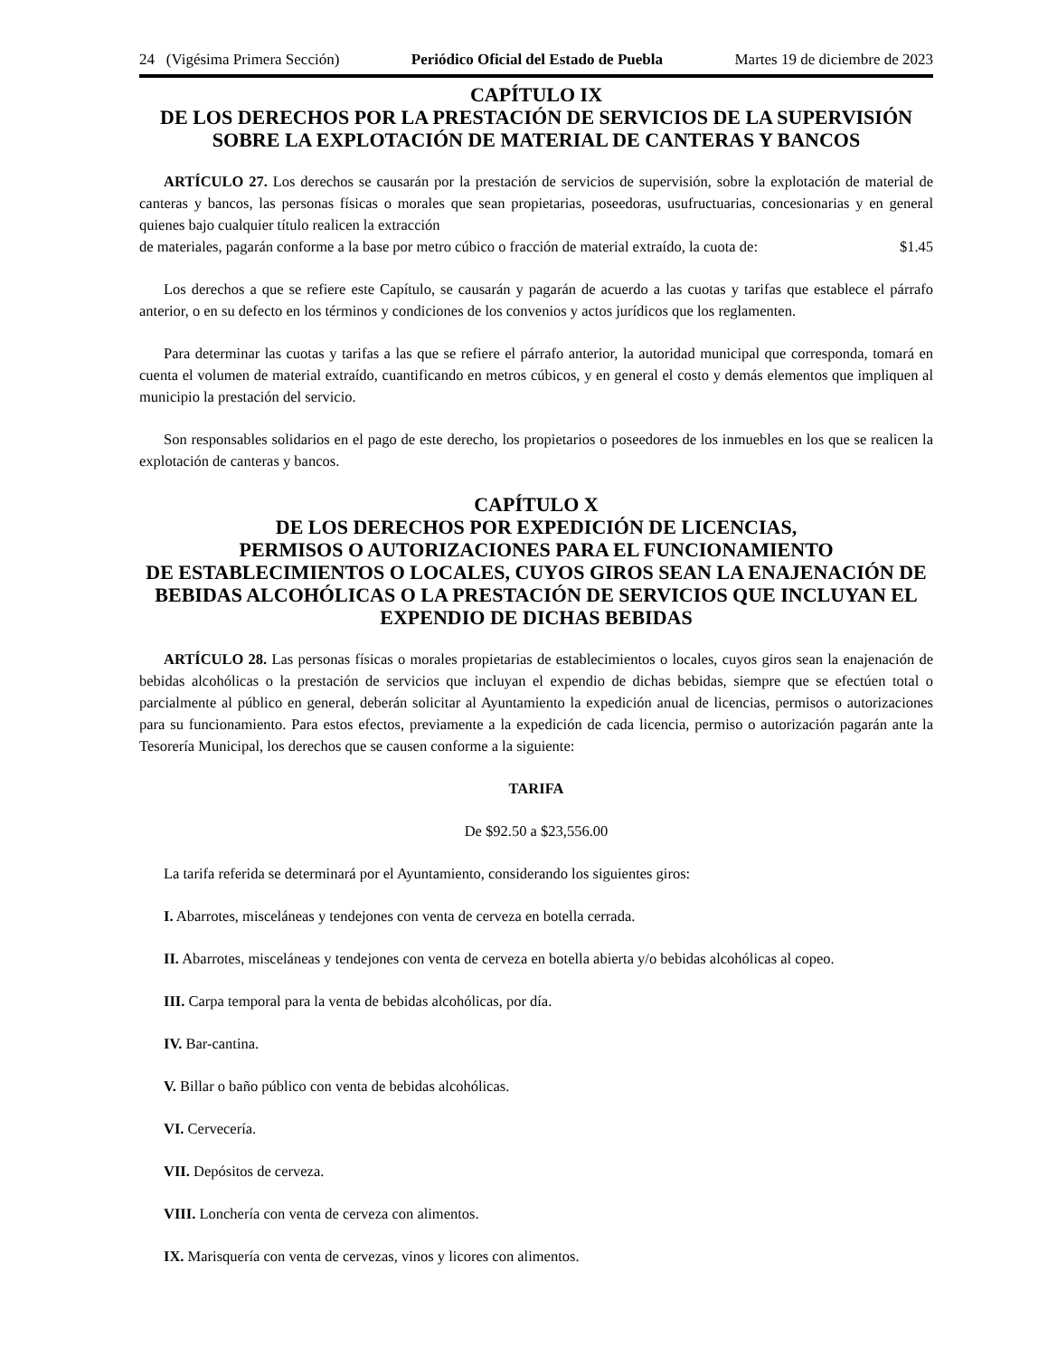24 (Vigésima Primera Sección) Periódico Oficial del Estado de Puebla Martes 19 de diciembre de 2023
CAPÍTULO IX
DE LOS DERECHOS POR LA PRESTACIÓN DE SERVICIOS DE LA SUPERVISIÓN SOBRE LA EXPLOTACIÓN DE MATERIAL DE CANTERAS Y BANCOS
ARTÍCULO 27. Los derechos se causarán por la prestación de servicios de supervisión, sobre la explotación de material de canteras y bancos, las personas físicas o morales que sean propietarias, poseedoras, usufructuarias, concesionarias y en general quienes bajo cualquier título realicen la extracción
de materiales, pagarán conforme a la base por metro cúbico o fracción de material extraído, la cuota de: $1.45
Los derechos a que se refiere este Capítulo, se causarán y pagarán de acuerdo a las cuotas y tarifas que establece el párrafo anterior, o en su defecto en los términos y condiciones de los convenios y actos jurídicos que los reglamenten.
Para determinar las cuotas y tarifas a las que se refiere el párrafo anterior, la autoridad municipal que corresponda, tomará en cuenta el volumen de material extraído, cuantificando en metros cúbicos, y en general el costo y demás elementos que impliquen al municipio la prestación del servicio.
Son responsables solidarios en el pago de este derecho, los propietarios o poseedores de los inmuebles en los que se realicen la explotación de canteras y bancos.
CAPÍTULO X
DE LOS DERECHOS POR EXPEDICIÓN DE LICENCIAS,
PERMISOS O AUTORIZACIONES PARA EL FUNCIONAMIENTO
DE ESTABLECIMIENTOS O LOCALES, CUYOS GIROS SEAN LA ENAJENACIÓN DE BEBIDAS ALCOHÓLICAS O LA PRESTACIÓN DE SERVICIOS QUE INCLUYAN EL EXPENDIO DE DICHAS BEBIDAS
ARTÍCULO 28. Las personas físicas o morales propietarias de establecimientos o locales, cuyos giros sean la enajenación de bebidas alcohólicas o la prestación de servicios que incluyan el expendio de dichas bebidas, siempre que se efectúen total o parcialmente al público en general, deberán solicitar al Ayuntamiento la expedición anual de licencias, permisos o autorizaciones para su funcionamiento. Para estos efectos, previamente a la expedición de cada licencia, permiso o autorización pagarán ante la Tesorería Municipal, los derechos que se causen conforme a la siguiente:
TARIFA
De $92.50 a $23,556.00
La tarifa referida se determinará por el Ayuntamiento, considerando los siguientes giros:
I. Abarrotes, misceláneas y tendejones con venta de cerveza en botella cerrada.
II. Abarrotes, misceláneas y tendejones con venta de cerveza en botella abierta y/o bebidas alcohólicas al copeo.
III. Carpa temporal para la venta de bebidas alcohólicas, por día.
IV. Bar-cantina.
V. Billar o baño público con venta de bebidas alcohólicas.
VI. Cervecería.
VII. Depósitos de cerveza.
VIII. Lonchería con venta de cerveza con alimentos.
IX. Marisquería con venta de cervezas, vinos y licores con alimentos.